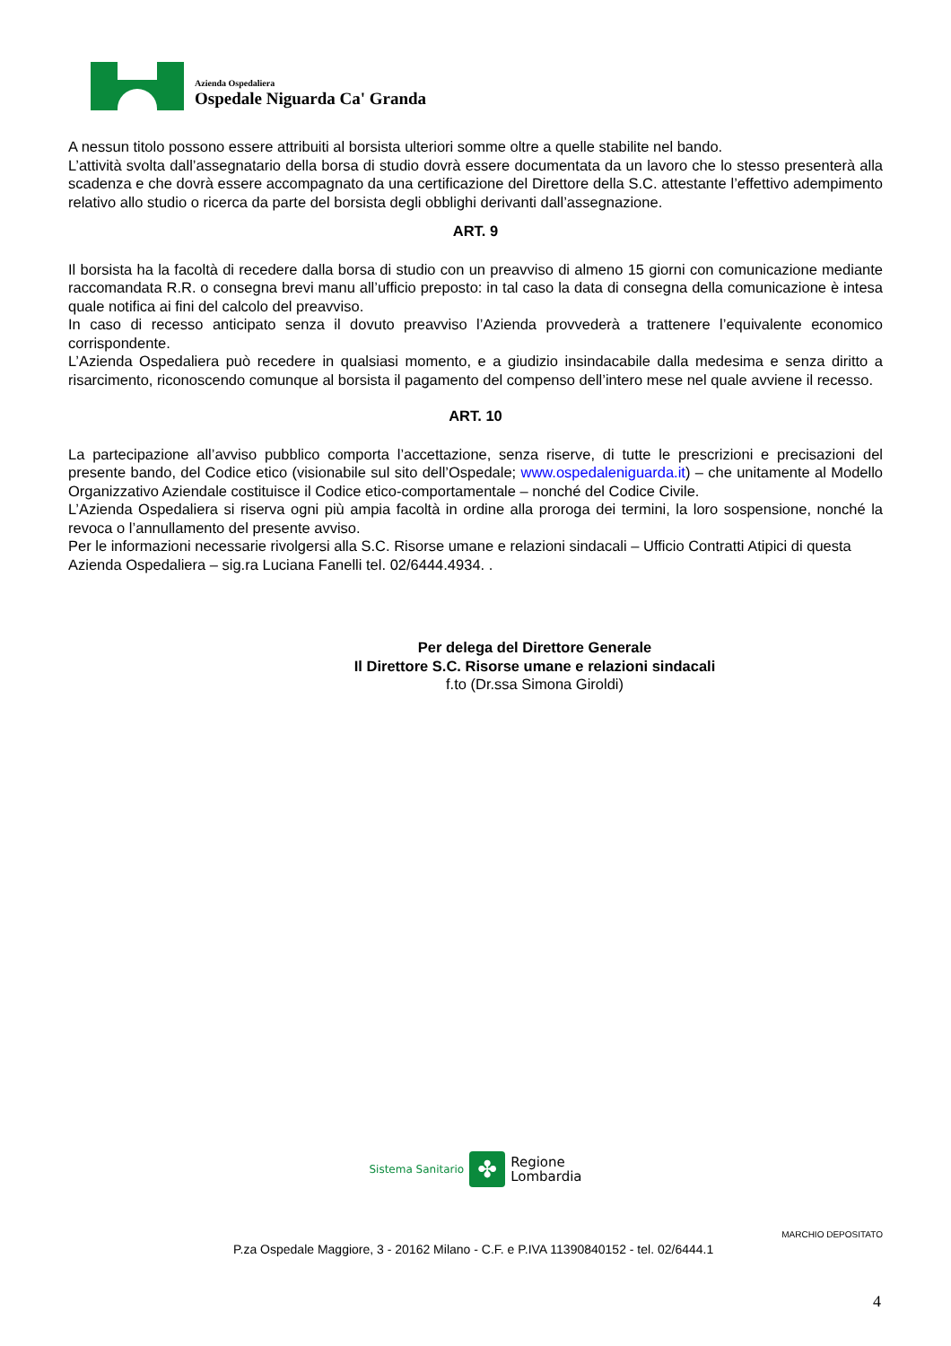Azienda Ospedaliera
Ospedale Niguarda Ca' Granda
A nessun titolo possono essere attribuiti al borsista ulteriori somme oltre a quelle stabilite nel bando.
L’attività svolta dall’assegnatario della borsa di studio dovrà essere documentata da un lavoro che lo stesso presenterà alla scadenza e che dovrà essere accompagnato da una certificazione del Direttore della S.C. attestante l’effettivo adempimento relativo allo studio o ricerca da parte del borsista degli obblighi derivanti dall’assegnazione.
ART. 9
Il borsista ha la facoltà di recedere dalla borsa di studio con un preavviso di almeno 15 giorni con comunicazione mediante raccomandata R.R. o consegna brevi manu all’ufficio preposto: in tal caso la data di consegna della comunicazione è intesa quale notifica ai fini del calcolo del preavviso.
In caso di recesso anticipato senza il dovuto preavviso l’Azienda provvederà a trattenere l’equivalente economico corrispondente.
L’Azienda Ospedaliera può recedere in qualsiasi momento, e a giudizio insindacabile dalla medesima e senza diritto a risarcimento, riconoscendo comunque al borsista il pagamento del compenso dell’intero mese nel quale avviene il recesso.
ART. 10
La partecipazione all’avviso pubblico comporta l’accettazione, senza riserve, di tutte le prescrizioni e precisazioni del presente bando, del Codice etico (visionabile sul sito dell’Ospedale; www.ospedaleniguarda.it) – che unitamente al Modello Organizzativo Aziendale costituisce il Codice etico-comportamentale – nonché del Codice Civile.
L’Azienda Ospedaliera si riserva ogni più ampia facoltà in ordine alla proroga dei termini, la loro sospensione, nonché la revoca o l’annullamento del presente avviso.
Per le informazioni necessarie rivolgersi alla S.C. Risorse umane e relazioni sindacali – Ufficio Contratti Atipici di questa Azienda Ospedaliera – sig.ra Luciana Fanelli tel. 02/6444.4934. .
Per delega del Direttore Generale
Il Direttore S.C. Risorse umane e relazioni sindacali
f.to (Dr.ssa Simona Giroldi)
Sistema Sanitario ✤ Regione
Lombardia
MARCHIO DEPOSITATO
P.za Ospedale Maggiore, 3 - 20162 Milano - C.F. e P.IVA 11390840152 - tel. 02/6444.1
4